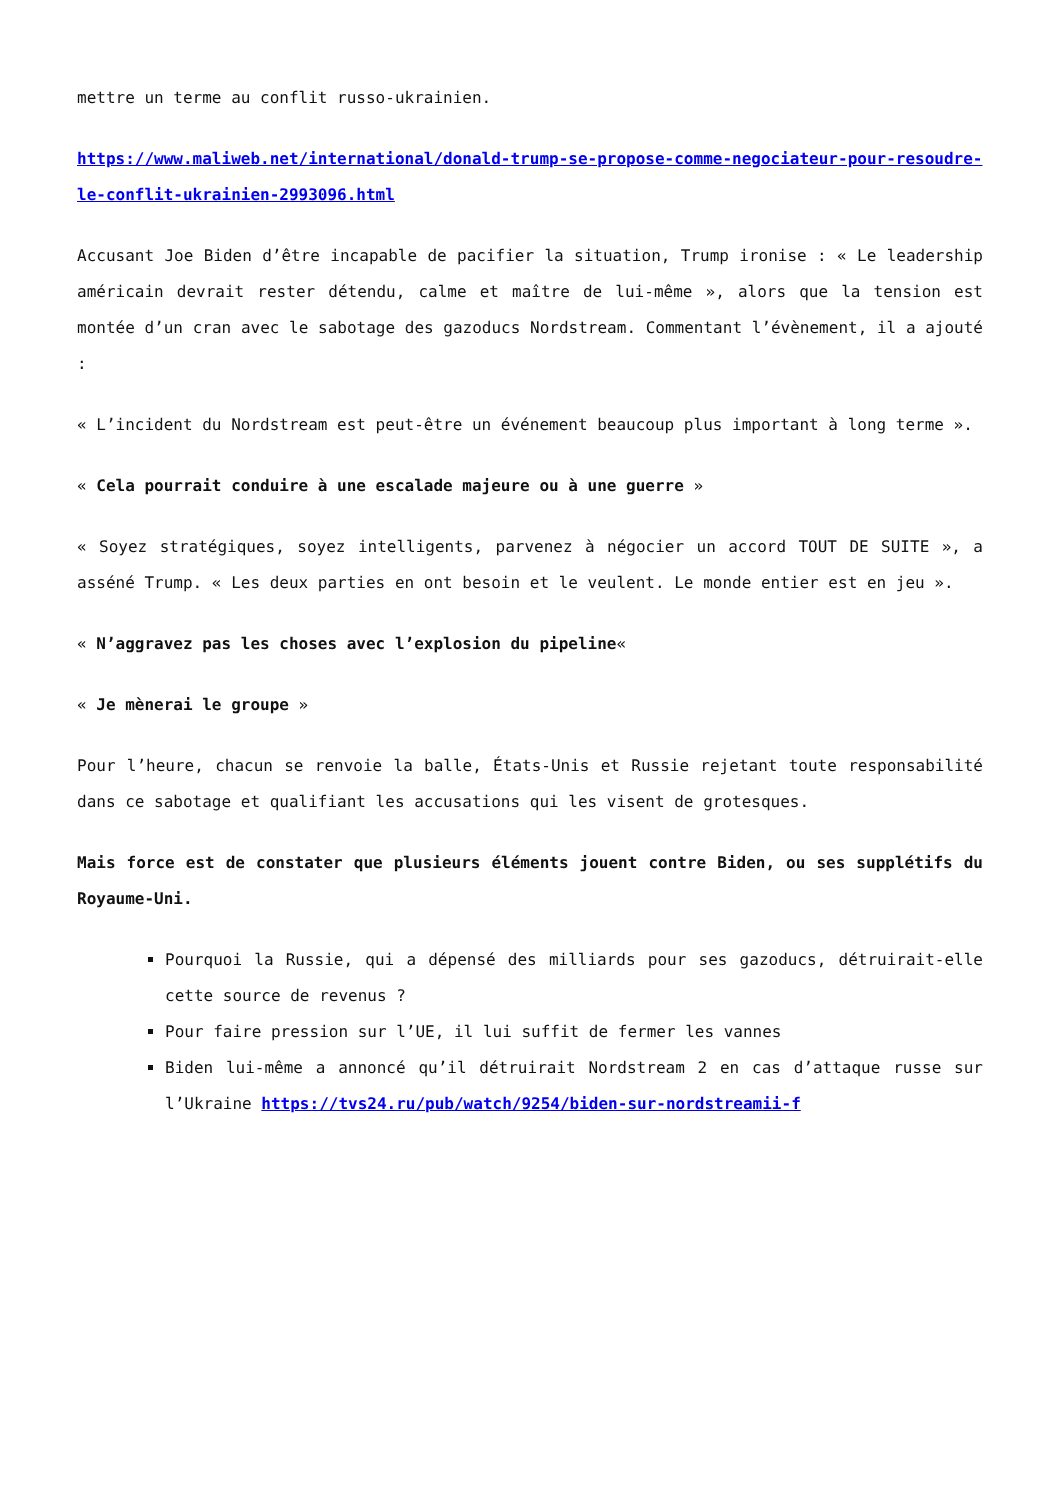mettre un terme au conflit russo-ukrainien.
https://www.maliweb.net/international/donald-trump-se-propose-comme-negociateur-pour-resoudre-le-conflit-ukrainien-2993096.html
Accusant Joe Biden d’être incapable de pacifier la situation, Trump ironise : « Le leadership américain devrait rester détendu, calme et maître de lui-même », alors que la tension est montée d’un cran avec le sabotage des gazoducs Nordstream. Commentant l’évènement, il a ajouté :
« L’incident du Nordstream est peut-être un événement beaucoup plus important à long terme ».
« Cela pourrait conduire à une escalade majeure ou à une guerre »
« Soyez stratégiques, soyez intelligents, parvenez à négocier un accord TOUT DE SUITE », a asséné Trump. « Les deux parties en ont besoin et le veulent. Le monde entier est en jeu ».
« N’aggravez pas les choses avec l’explosion du pipeline«
« Je mènerai le groupe »
Pour l’heure, chacun se renvoie la balle, États-Unis et Russie rejetant toute responsabilité dans ce sabotage et qualifiant les accusations qui les visent de grotesques.
Mais force est de constater que plusieurs éléments jouent contre Biden, ou ses supplétifs du Royaume-Uni.
Pourquoi la Russie, qui a dépensé des milliards pour ses gazoducs, détruirait-elle cette source de revenus ?
Pour faire pression sur l’UE, il lui suffit de fermer les vannes
Biden lui-même a annoncé qu’il détruirait Nordstream 2 en cas d’attaque russe sur l’Ukraine https://tvs24.ru/pub/watch/9254/biden-sur-nordstreamii-f